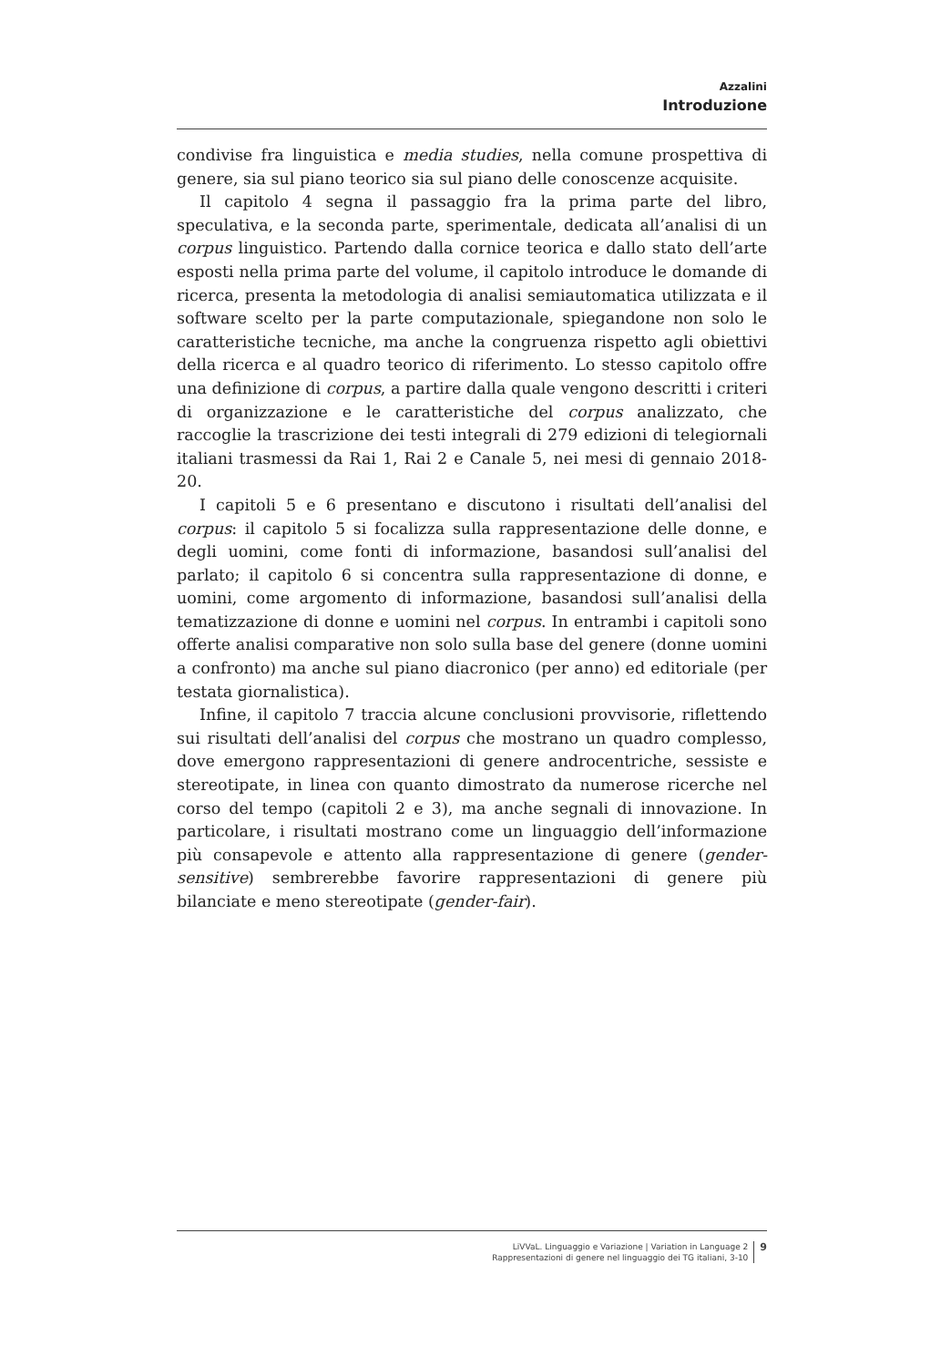Azzalini
Introduzione
condivise fra linguistica e media studies, nella comune prospettiva di genere, sia sul piano teorico sia sul piano delle conoscenze acquisite.
Il capitolo 4 segna il passaggio fra la prima parte del libro, speculativa, e la seconda parte, sperimentale, dedicata all’analisi di un corpus linguistico. Partendo dalla cornice teorica e dallo stato dell’arte esposti nella prima parte del volume, il capitolo introduce le domande di ricerca, presenta la metodologia di analisi semiautomatica utilizzata e il software scelto per la parte computazionale, spiegandone non solo le caratteristiche tecniche, ma anche la congruenza rispetto agli obiettivi della ricerca e al quadro teorico di riferimento. Lo stesso capitolo offre una definizione di corpus, a partire dalla quale vengono descritti i criteri di organizzazione e le caratteristiche del corpus analizzato, che raccoglie la trascrizione dei testi integrali di 279 edizioni di telegiornali italiani trasmessi da Rai 1, Rai 2 e Canale 5, nei mesi di gennaio 2018-20.
I capitoli 5 e 6 presentano e discutono i risultati dell’analisi del corpus: il capitolo 5 si focalizza sulla rappresentazione delle donne, e degli uomini, come fonti di informazione, basandosi sull’analisi del parlato; il capitolo 6 si concentra sulla rappresentazione di donne, e uomini, come argomento di informazione, basandosi sull’analisi della tematizzazione di donne e uomini nel corpus. In entrambi i capitoli sono offerte analisi comparative non solo sulla base del genere (donne uomini a confronto) ma anche sul piano diacronico (per anno) ed editoriale (per testata giornalistica).
Infine, il capitolo 7 traccia alcune conclusioni provvisorie, riflettendo sui risultati dell’analisi del corpus che mostrano un quadro complesso, dove emergono rappresentazioni di genere androcentriche, sessiste e stereotipate, in linea con quanto dimostrato da numerose ricerche nel corso del tempo (capitoli 2 e 3), ma anche segnali di innovazione. In particolare, i risultati mostrano come un linguaggio dell’informazione più consapevole e attento alla rappresentazione di genere (gender-sensitive) sembrerebbe favorire rappresentazioni di genere più bilanciate e meno stereotipate (gender-fair).
LiVVaL. Linguaggio e Variazione | Variation in Language 2
Rappresentazioni di genere nel linguaggio dei TG italiani, 3-10
9